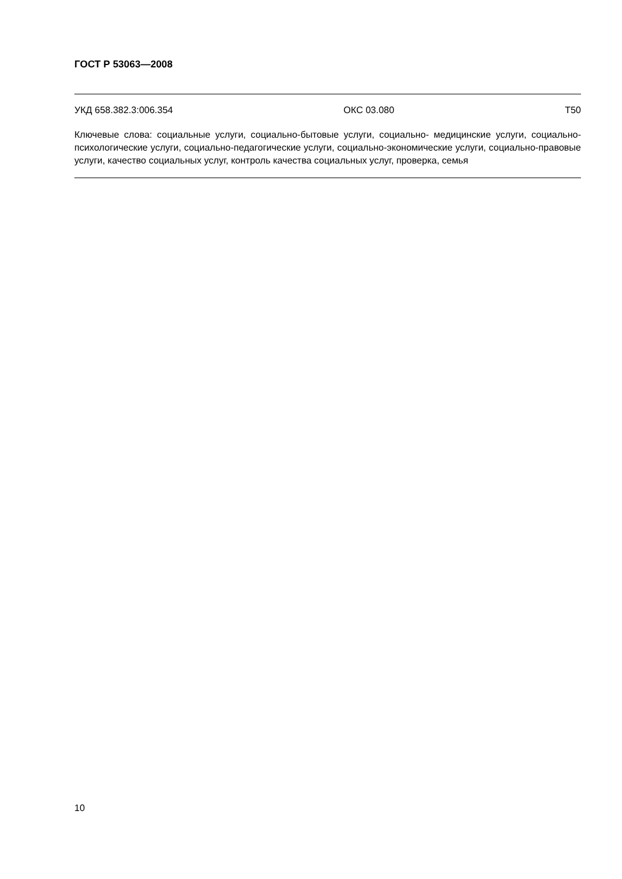ГОСТ Р 53063—2008
УКД 658.382.3:006.354 ОКС 03.080 Т50
Ключевые слова: социальные услуги, социально-бытовые услуги, социально- медицинские услуги, социально-психологические услуги, социально-педагогические услуги, социально-экономические услуги, социально-правовые услуги, качество социальных услуг, контроль качества социальных услуг, проверка, семья
10